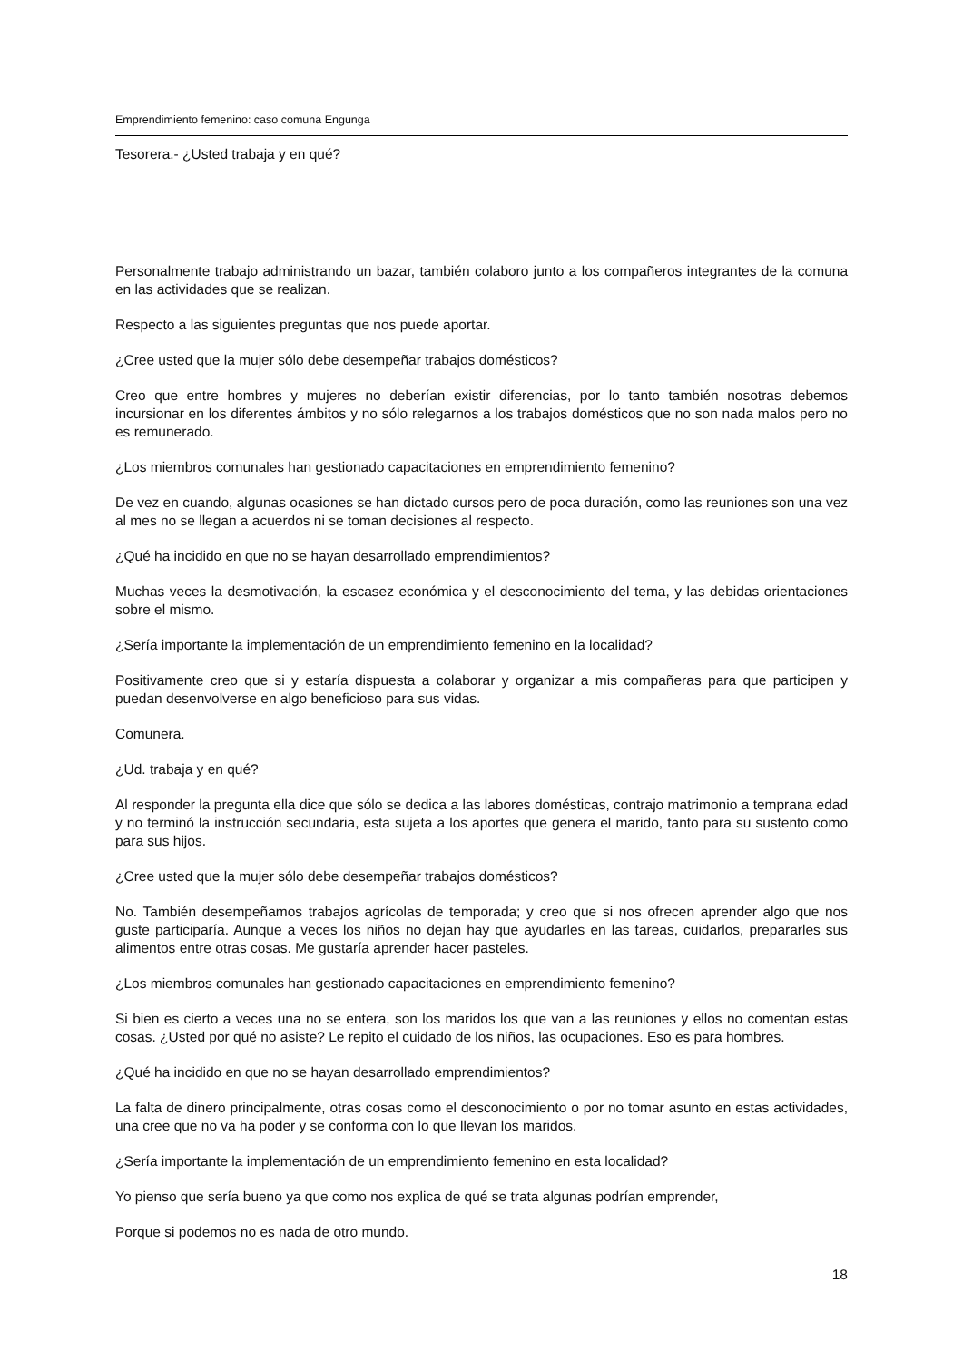Emprendimiento femenino: caso comuna Engunga
Tesorera.- ¿Usted trabaja y en qué?
Personalmente trabajo administrando un bazar, también colaboro junto a los compañeros integrantes de la comuna en las actividades que se realizan.
Respecto a las siguientes preguntas que nos puede aportar.
¿Cree usted que la mujer sólo debe desempeñar trabajos domésticos?
Creo que entre hombres y mujeres no deberían existir diferencias, por lo tanto también nosotras debemos incursionar en los diferentes ámbitos y no sólo relegarnos a los trabajos domésticos que no son nada malos pero no es remunerado.
¿Los miembros comunales han gestionado capacitaciones en emprendimiento femenino?
De vez en cuando, algunas ocasiones se han dictado cursos pero de poca duración, como las reuniones son una vez al mes no se llegan a acuerdos ni se toman decisiones al respecto.
¿Qué ha incidido en que no se hayan desarrollado emprendimientos?
Muchas veces la desmotivación, la escasez económica y el desconocimiento del tema, y las debidas orientaciones sobre el mismo.
¿Sería importante la implementación de un emprendimiento femenino en la localidad?
Positivamente creo que si y estaría dispuesta a colaborar y organizar a mis compañeras para que participen y puedan desenvolverse en algo beneficioso para sus vidas.
Comunera.
¿Ud. trabaja y en qué?
Al responder la pregunta ella dice que sólo se dedica a las labores domésticas, contrajo matrimonio a temprana edad y no terminó la instrucción secundaria, esta sujeta a los aportes que genera el marido, tanto para su sustento como para sus hijos.
¿Cree usted que la mujer sólo debe desempeñar trabajos domésticos?
No. También desempeñamos trabajos agrícolas de temporada; y creo que si nos ofrecen aprender algo que nos guste participaría. Aunque a veces los niños no dejan hay que ayudarles en las tareas, cuidarlos, prepararles sus alimentos entre otras cosas. Me gustaría aprender hacer pasteles.
¿Los miembros comunales han gestionado capacitaciones en emprendimiento femenino?
Si bien es cierto a veces una no se entera, son los maridos los que van a las reuniones y ellos no comentan estas cosas. ¿Usted por qué no asiste? Le repito el cuidado de los niños, las ocupaciones. Eso es para hombres.
¿Qué ha incidido en que no se hayan desarrollado emprendimientos?
La falta de dinero principalmente, otras cosas como el desconocimiento o por no tomar asunto en estas actividades, una cree que no va ha poder y se conforma con lo que llevan los maridos.
¿Sería importante la implementación de un emprendimiento femenino en esta localidad?
Yo pienso que sería bueno ya que como nos explica de qué se trata algunas podrían emprender,
Porque si podemos no es nada de otro mundo.
18